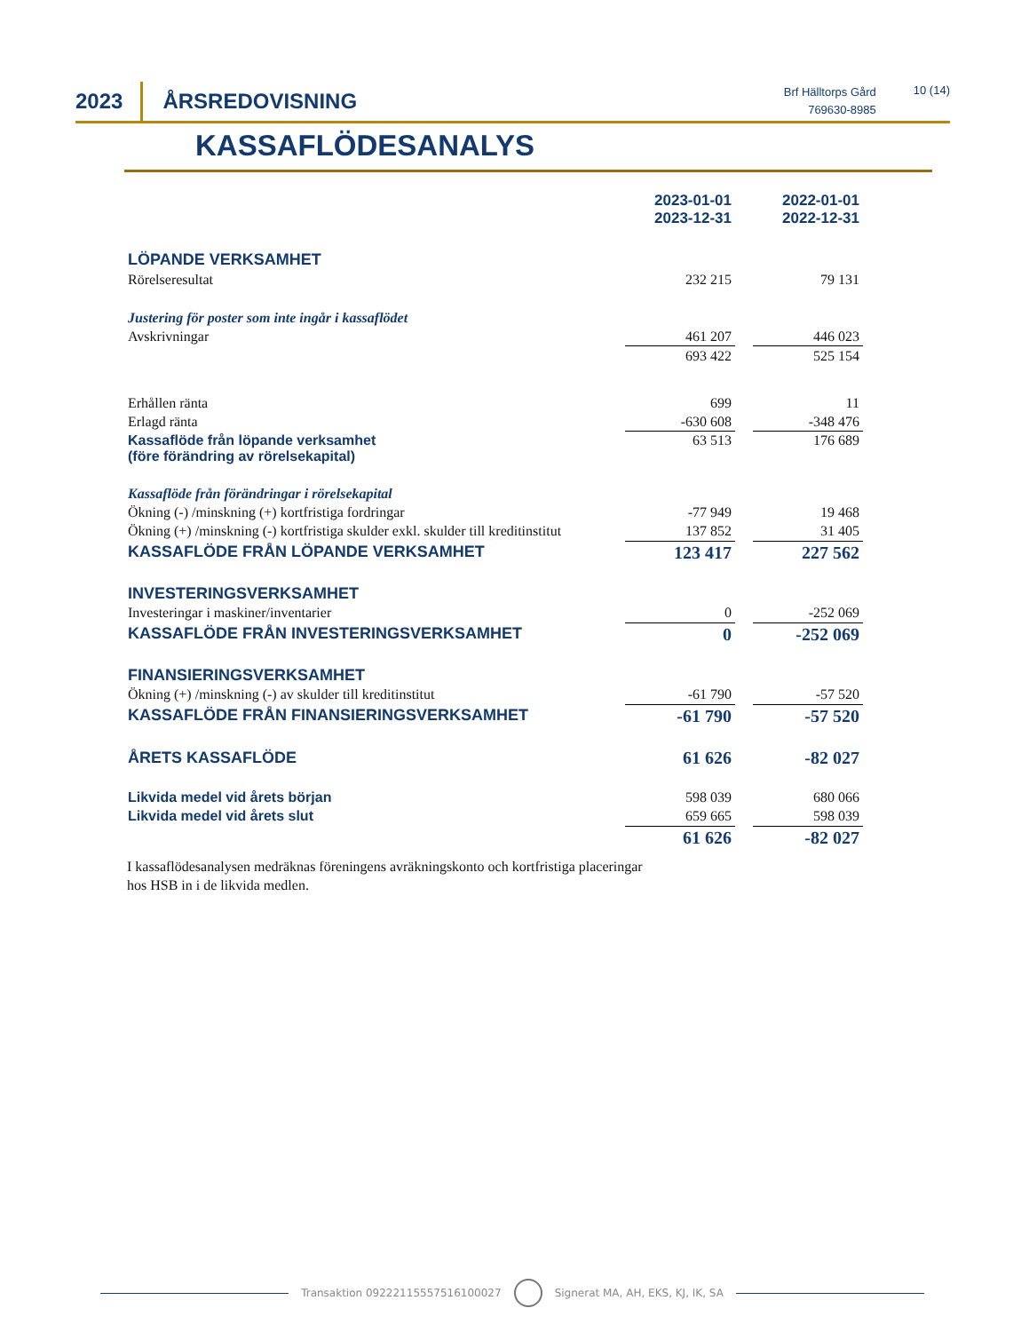2023 ÅRSREDOVISNING
Brf Hälltorps Gård
769630-8985
10 (14)
KASSAFLÖDESANALYS
| | 2023-01-01 2023-12-31 | | 2022-01-01 2022-12-31 |
| LÖPANDE VERKSAMHET | | | |
| Rörelseresultat | 232 215 | | 79 131 |
| Justering för poster som inte ingår i kassaflödet | | | |
| Avskrivningar | 461 207 | | 446 023 |
| | 693 422 | | 525 154 |
| Erhållen ränta | 699 | | 11 |
| Erlagd ränta | -630 608 | | -348 476 |
| Kassaflöde från löpande verksamhet (före förändring av rörelsekapital) | 63 513 | | 176 689 |
| Kassaflöde från förändringar i rörelsekapital | | | |
| Ökning (-) /minskning (+) kortfristiga fordringar | -77 949 | | 19 468 |
| Ökning (+) /minskning (-) kortfristiga skulder exkl. skulder till kreditinstitut | 137 852 | | 31 405 |
| KASSAFLÖDE FRÅN LÖPANDE VERKSAMHET | 123 417 | | 227 562 |
| INVESTERINGSVERKSAMHET | | | |
| Investeringar i maskiner/inventarier | 0 | | -252 069 |
| KASSAFLÖDE FRÅN INVESTERINGSVERKSAMHET | 0 | | -252 069 |
| FINANSIERINGSVERKSAMHET | | | |
| Ökning (+) /minskning (-) av skulder till kreditinstitut | -61 790 | | -57 520 |
| KASSAFLÖDE FRÅN FINANSIERINGSVERKSAMHET | -61 790 | | -57 520 |
| ÅRETS KASSAFLÖDE | 61 626 | | -82 027 |
| Likvida medel vid årets början | 598 039 | | 680 066 |
| Likvida medel vid årets slut | 659 665 | | 598 039 |
| | 61 626 | | -82 027 |
I kassaflödesanalysen medräknas föreningens avräkningskonto och kortfristiga placeringar
hos HSB in i de likvida medlen.
Transaktion 09222115557516100027
Signerat MA, AH, EKS, KJ, IK, SA